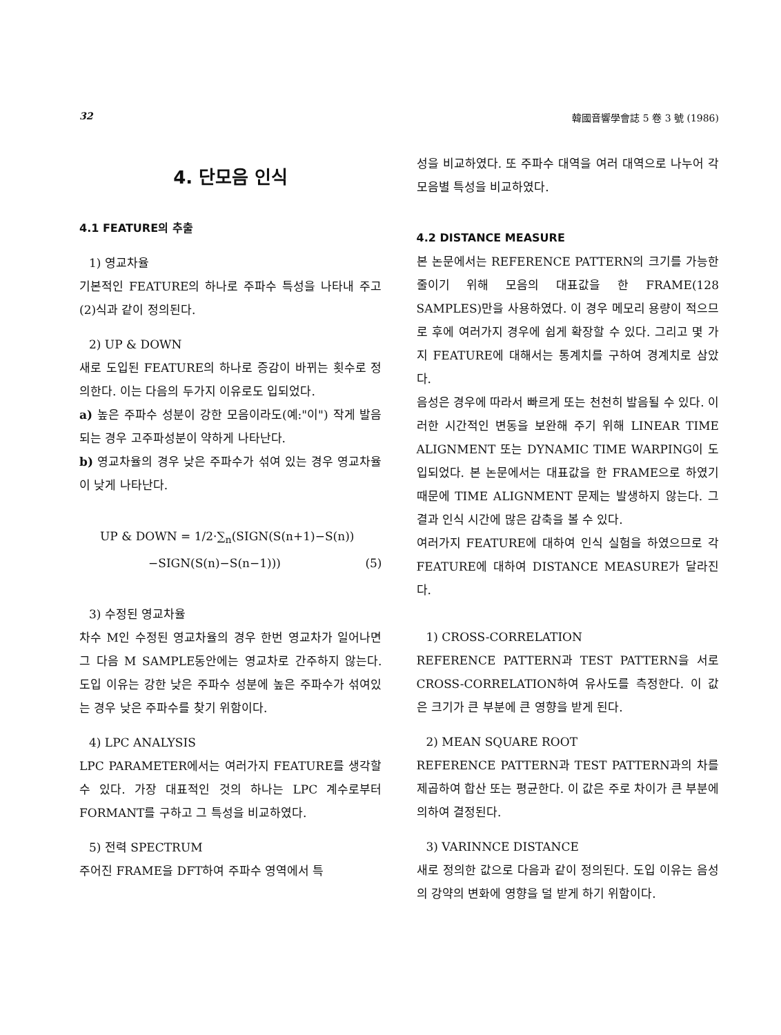32 韓國音響學會誌 5 卷 3 號 (1986)
4. 단모음 인식
4.1 FEATURE의 추출
1) 영교차율
기본적인 FEATURE의 하나로 주파수 특성을 나타내 주고 (2)식과 같이 정의된다.
2) UP & DOWN
새로 도입된 FEATURE의 하나로 증감이 바뀌는 횟수로 정의한다. 이는 다음의 두가지 이유로도 입되었다.
a) 높은 주파수 성분이 강한 모음이라도(예:"이") 작게 발음되는 경우 고주파성분이 약하게 나타난다.
b) 영교차율의 경우 낮은 주파수가 섞여 있는 경우 영교차율이 낮게 나타난다.
UP & DOWN = 1/2·∑<sub>n</sub>(SIGN(S(n+1)−S(n))
−SIGN(S(n)−S(n−1))) (5)
3) 수정된 영교차율
차수 M인 수정된 영교차율의 경우 한번 영교차가 일어나면 그 다음 M SAMPLE동안에는 영교차로 간주하지 않는다. 도입 이유는 강한 낮은 주파수 성분에 높은 주파수가 섞여있는 경우 낮은 주파수를 찾기 위함이다.
4) LPC ANALYSIS
LPC PARAMETER에서는 여러가지 FEATURE를 생각할 수 있다. 가장 대표적인 것의 하나는 LPC 계수로부터 FORMANT를 구하고 그 특성을 비교하였다.
5) 전력 SPECTRUM
주어진 FRAME을 DFT하여 주파수 영역에서 특
성을 비교하였다. 또 주파수 대역을 여러 대역으로 나누어 각 모음별 특성을 비교하였다.
4.2 DISTANCE MEASURE
본 논문에서는 REFERENCE PATTERN의 크기를 가능한 줄이기 위해 모음의 대표값을 한 FRAME(128 SAMPLES)만을 사용하였다. 이 경우 메모리 용량이 적으므로 후에 여러가지 경우에 쉽게 확장할 수 있다. 그리고 몇 가지 FEATURE에 대해서는 통계치를 구하여 경계치로 삼았다.
음성은 경우에 따라서 빠르게 또는 천천히 발음될 수 있다. 이러한 시간적인 변동을 보완해 주기 위해 LINEAR TIME ALIGNMENT 또는 DYNAMIC TIME WARPING이 도입되었다. 본 논문에서는 대표값을 한 FRAME으로 하였기 때문에 TIME ALIGNMENT 문제는 발생하지 않는다. 그 결과 인식 시간에 많은 감축을 볼 수 있다.
여러가지 FEATURE에 대하여 인식 실험을 하였으므로 각 FEATURE에 대하여 DISTANCE MEASURE가 달라진다.
1) CROSS-CORRELATION
REFERENCE PATTERN과 TEST PATTERN을 서로 CROSS-CORRELATION하여 유사도를 측정한다. 이 값은 크기가 큰 부분에 큰 영향을 받게 된다.
2) MEAN SQUARE ROOT
REFERENCE PATTERN과 TEST PATTERN과의 차를 제곱하여 합산 또는 평균한다. 이 값은 주로 차이가 큰 부분에 의하여 결정된다.
3) VARINNCE DISTANCE
새로 정의한 값으로 다음과 같이 정의된다. 도입 이유는 음성의 강약의 변화에 영향을 덜 받게 하기 위함이다.